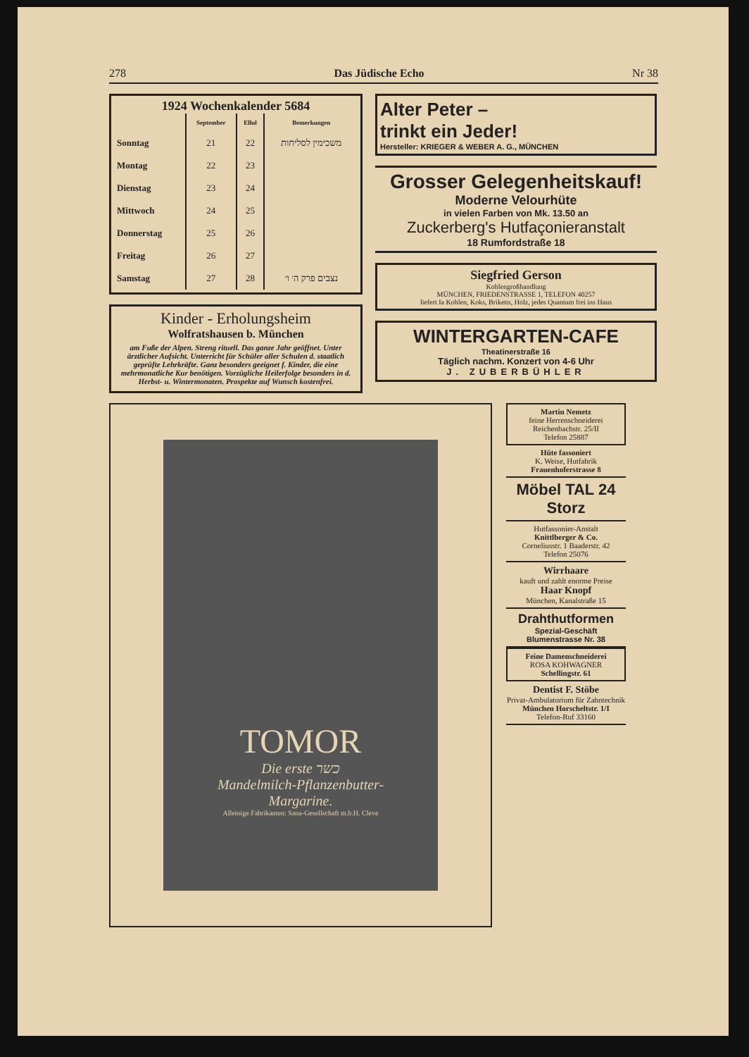278 Das Jüdische Echo Nr 38
1924 Wochenkalender 5684
| | September | Ellul | Bemerkungen |
| --- | --- | --- | --- |
| Sonntag | 21 | 22 | משכימין לסליחות |
| Montag | 22 | 23 | |
| Dienstag | 23 | 24 | |
| Mittwoch | 24 | 25 | |
| Donnerstag | 25 | 26 | |
| Freitag | 26 | 27 | |
| Samstag | 27 | 28 | נצבים פרק ה׳ ו׳ |
Kinder - Erholungsheim
Wolfratshausen b. München
am Fuße der Alpen. Streng rituell. Das ganze Jahr geöffnet. Unter ärztlicher Aufsicht. Unterricht für Schüler aller Schulen d. staatlich geprüfte Lehrkräfte. Ganz besonders geeignet f. Kinder, die eine mehrmonatliche Kur benötigen. Vorzügliche Heilerfolge besonders in d. Herbst- u. Wintermonaten. Prospekte auf Wunsch kostenfrei.
Alter Peter –
trinkt ein Jeder!
Hersteller: KRIEGER & WEBER A. G., MÜNCHEN
Grosser Gelegenheitskauf!
Moderne Velourhüte
in vielen Farben von Mk. 13.50 an
Zuckerberg's Hutfaçonieranstalt
18 Rumfordstraße 18
Siegfried Gerson
Kohlengroßhandlung
MÜNCHEN, FRIEDENSTRASSE 1, TELEFON 40257
liefert Ia Kohlen, Koks, Briketts, Holz, jedes Quantum frei ins Haus
WINTERGARTEN-CAFE
Theatinerstraße 16
Täglich nachm. Konzert von 4-6 Uhr
J. ZUBERBÜHLER
TOMOR
Die erste כשר
Mandelmilch-Pflanzenbutter-
Margarine.
Alleinige Fabrikanten: Sana-Gesellschaft m.b.H. Cleve
Martin Nemetz
feine Herrenschneiderei
Reichenbachstr. 25/II
Telefon 25887
Hüte fassoniert
K. Weise, Hutfabrik
Frauenhoferstrasse 8
Möbel TAL 24
Storz
Hutfassonier-Anstalt
Knittlberger & Co.
Corneliusstr. 1 Baaderstr. 42
Telefon 25076
Wirrhaare
kauft und zahlt enorme Preise
Haar Knopf
München, Kanalstraße 15
Drahthutformen
Spezial-Geschäft
Blumenstrasse Nr. 38
Feine Damenschneiderei
ROSA KOHWAGNER
Schellingstr. 61
Dentist F. Stöbe
Privat-Ambulatorium für Zahntechnik
München Horscheltstr. 1/I
Telefon-Ruf 33160